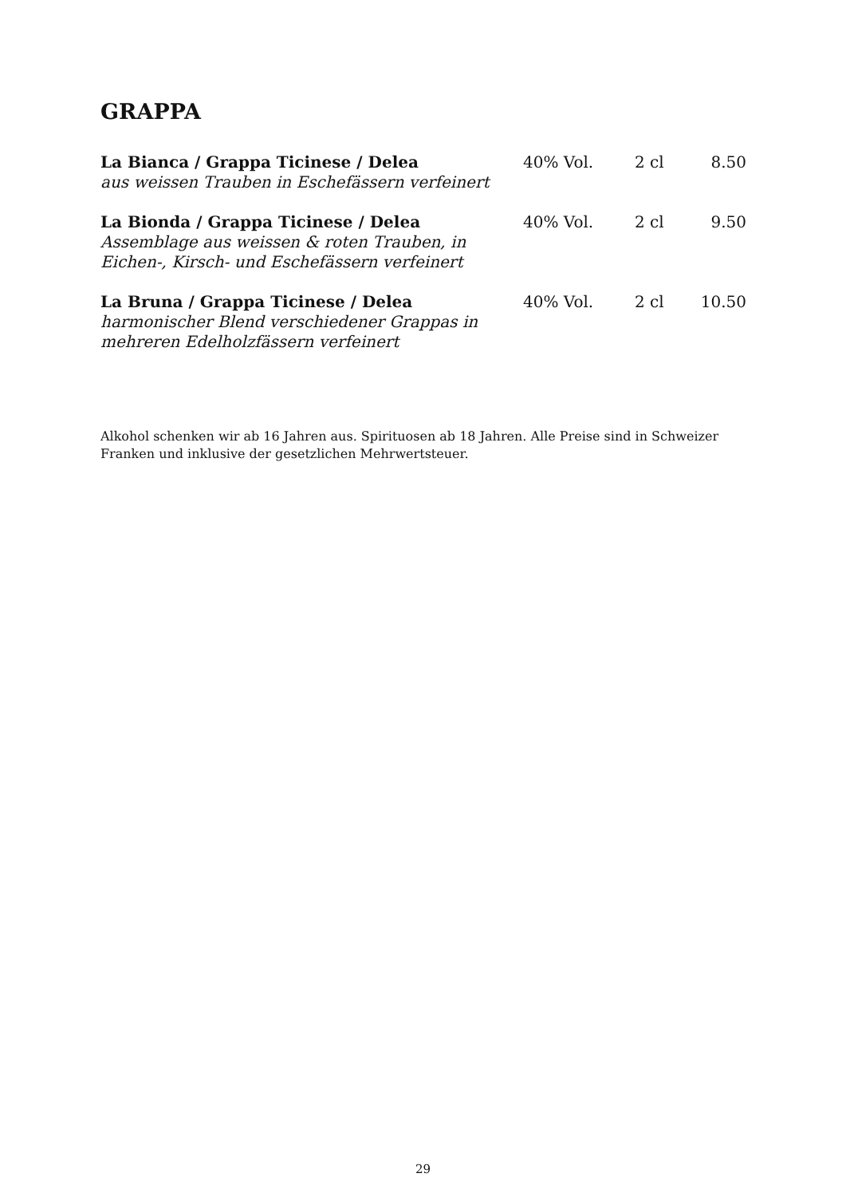GRAPPA
| La Bianca / Grappa Ticinese / Delea aus weissen Trauben in Eschefässern verfeinert | 40% Vol. | 2 cl | 8.50 |
| La Bionda / Grappa Ticinese / Delea Assemblage aus weissen & roten Trauben, in Eichen-, Kirsch- und Eschefässern verfeinert | 40% Vol. | 2 cl | 9.50 |
| La Bruna / Grappa Ticinese / Delea harmonischer Blend verschiedener Grappas in mehreren Edelholzfässern verfeinert | 40% Vol. | 2 cl | 10.50 |
Alkohol schenken wir ab 16 Jahren aus. Spirituosen ab 18 Jahren. Alle Preise sind in Schweizer Franken und inklusive der gesetzlichen Mehrwertsteuer.
29